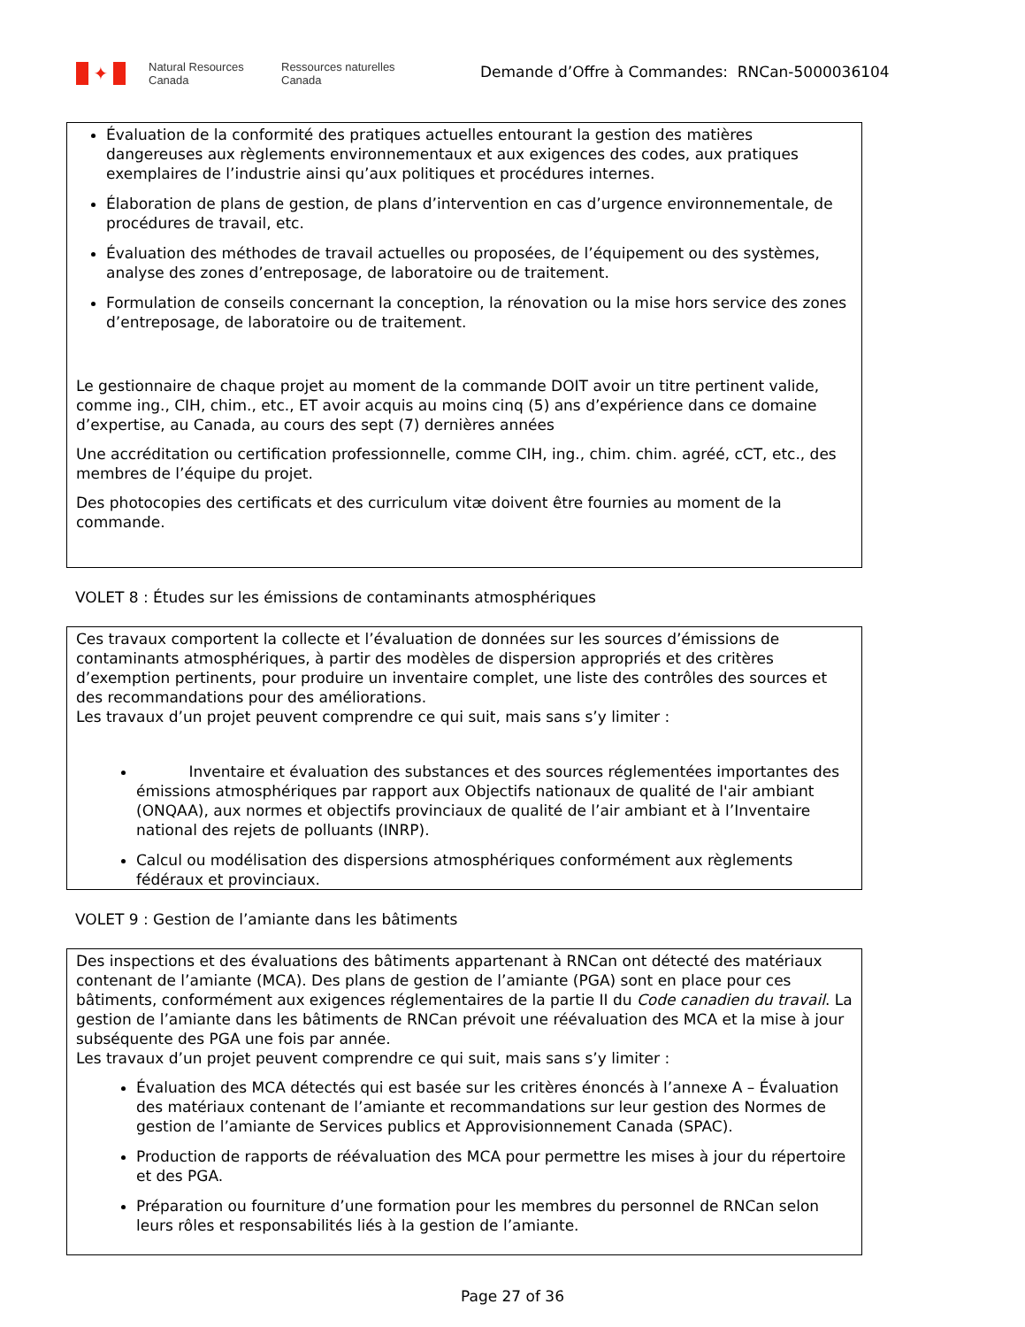✦
Natural Resources
Canada
Ressources naturelles
Canada
Demande d’Offre à Commandes: RNCan-5000036104
Évaluation de la conformité des pratiques actuelles entourant la gestion des matières dangereuses aux règlements environnementaux et aux exigences des codes, aux pratiques exemplaires de l’industrie ainsi qu’aux politiques et procédures internes.
Élaboration de plans de gestion, de plans d’intervention en cas d’urgence environnementale, de procédures de travail, etc.
Évaluation des méthodes de travail actuelles ou proposées, de l’équipement ou des systèmes, analyse des zones d’entreposage, de laboratoire ou de traitement.
Formulation de conseils concernant la conception, la rénovation ou la mise hors service des zones d’entreposage, de laboratoire ou de traitement.
Le gestionnaire de chaque projet au moment de la commande DOIT avoir un titre pertinent valide, comme ing., CIH, chim., etc., ET avoir acquis au moins cinq (5) ans d’expérience dans ce domaine d’expertise, au Canada, au cours des sept (7) dernières années
Une accréditation ou certification professionnelle, comme CIH, ing., chim. chim. agréé, cCT, etc., des membres de l’équipe du projet.
Des photocopies des certificats et des curriculum vitæ doivent être fournies au moment de la commande.
VOLET 8 : Études sur les émissions de contaminants atmosphériques
Ces travaux comportent la collecte et l’évaluation de données sur les sources d’émissions de contaminants atmosphériques, à partir des modèles de dispersion appropriés et des critères d’exemption pertinents, pour produire un inventaire complet, une liste des contrôles des sources et des recommandations pour des améliorations.
Les travaux d’un projet peuvent comprendre ce qui suit, mais sans s’y limiter :
Inventaire et évaluation des substances et des sources réglementées importantes des émissions atmosphériques par rapport aux Objectifs nationaux de qualité de l'air ambiant (ONQAA), aux normes et objectifs provinciaux de qualité de l’air ambiant et à l’Inventaire national des rejets de polluants (INRP).
Calcul ou modélisation des dispersions atmosphériques conformément aux règlements fédéraux et provinciaux.
VOLET 9 : Gestion de l’amiante dans les bâtiments
Des inspections et des évaluations des bâtiments appartenant à RNCan ont détecté des matériaux contenant de l’amiante (MCA). Des plans de gestion de l’amiante (PGA) sont en place pour ces bâtiments, conformément aux exigences réglementaires de la partie II du Code canadien du travail. La gestion de l’amiante dans les bâtiments de RNCan prévoit une réévaluation des MCA et la mise à jour subséquente des PGA une fois par année.
Les travaux d’un projet peuvent comprendre ce qui suit, mais sans s’y limiter :
Évaluation des MCA détectés qui est basée sur les critères énoncés à l’annexe A – Évaluation des matériaux contenant de l’amiante et recommandations sur leur gestion des Normes de gestion de l’amiante de Services publics et Approvisionnement Canada (SPAC).
Production de rapports de réévaluation des MCA pour permettre les mises à jour du répertoire et des PGA.
Préparation ou fourniture d’une formation pour les membres du personnel de RNCan selon leurs rôles et responsabilités liés à la gestion de l’amiante.
Page 27 of 36